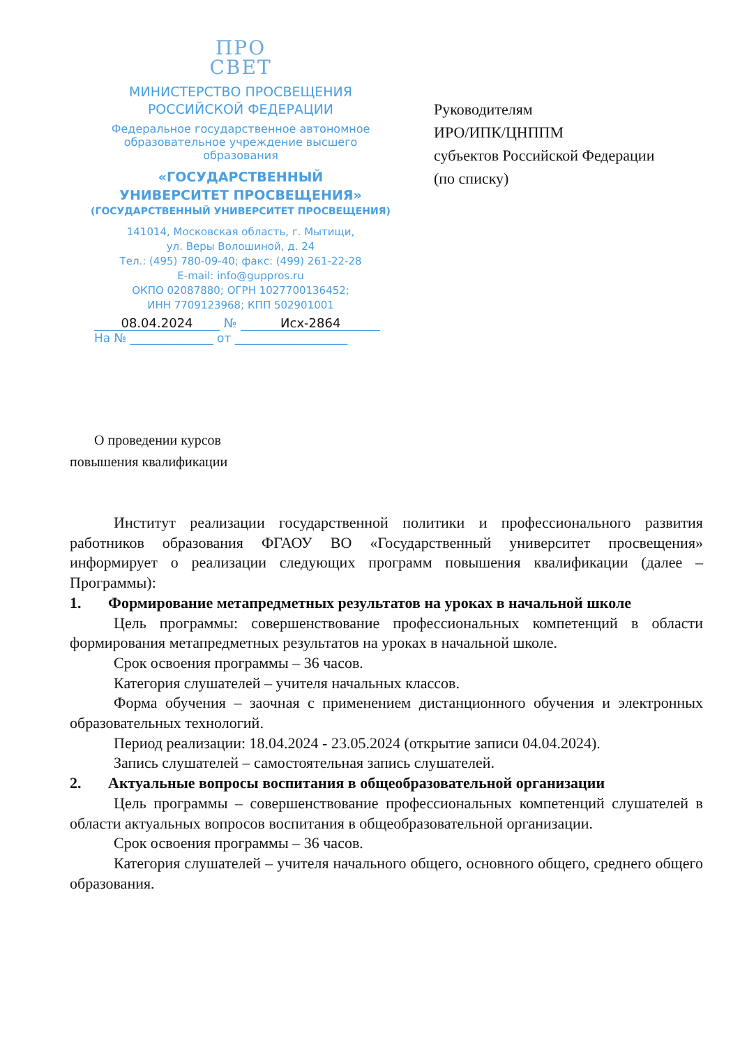ПРО
СВЕТ
МИНИСТЕРСТВО ПРОСВЕЩЕНИЯ
РОССИЙСКОЙ ФЕДЕРАЦИИ
Федеральное государственное автономное
образовательное учреждение высшего
образования
«ГОСУДАРСТВЕННЫЙ
УНИВЕРСИТЕТ ПРОСВЕЩЕНИЯ»
(ГОСУДАРСТВЕННЫЙ УНИВЕРСИТЕТ ПРОСВЕЩЕНИЯ)
141014, Московская область, г. Мытищи,
ул. Веры Волошиной, д. 24
Тел.: (495) 780-09-40; факс: (499) 261-22-28
E-mail: info@guppros.ru
ОКПО 02087880; ОГРН 1027700136452;
ИНН 7709123968; КПП 502901001
08.04.2024 № Исх-2864
На № ______________ от ___________________
Руководителям
ИРО/ИПК/ЦНППМ
субъектов Российской Федерации
(по списку)
О проведении курсов
повышения квалификации
Институт реализации государственной политики и профессионального развития работников образования ФГАОУ ВО «Государственный университет просвещения» информирует о реализации следующих программ повышения квалификации (далее – Программы):
1. Формирование метапредметных результатов на уроках в начальной школе
Цель программы: совершенствование профессиональных компетенций в области формирования метапредметных результатов на уроках в начальной школе.
Срок освоения программы – 36 часов.
Категория слушателей – учителя начальных классов.
Форма обучения – заочная с применением дистанционного обучения и электронных образовательных технологий.
Период реализации: 18.04.2024 - 23.05.2024 (открытие записи 04.04.2024).
Запись слушателей – самостоятельная запись слушателей.
2. Актуальные вопросы воспитания в общеобразовательной организации
Цель программы – совершенствование профессиональных компетенций слушателей в области актуальных вопросов воспитания в общеобразовательной организации.
Срок освоения программы – 36 часов.
Категория слушателей – учителя начального общего, основного общего, среднего общего образования.